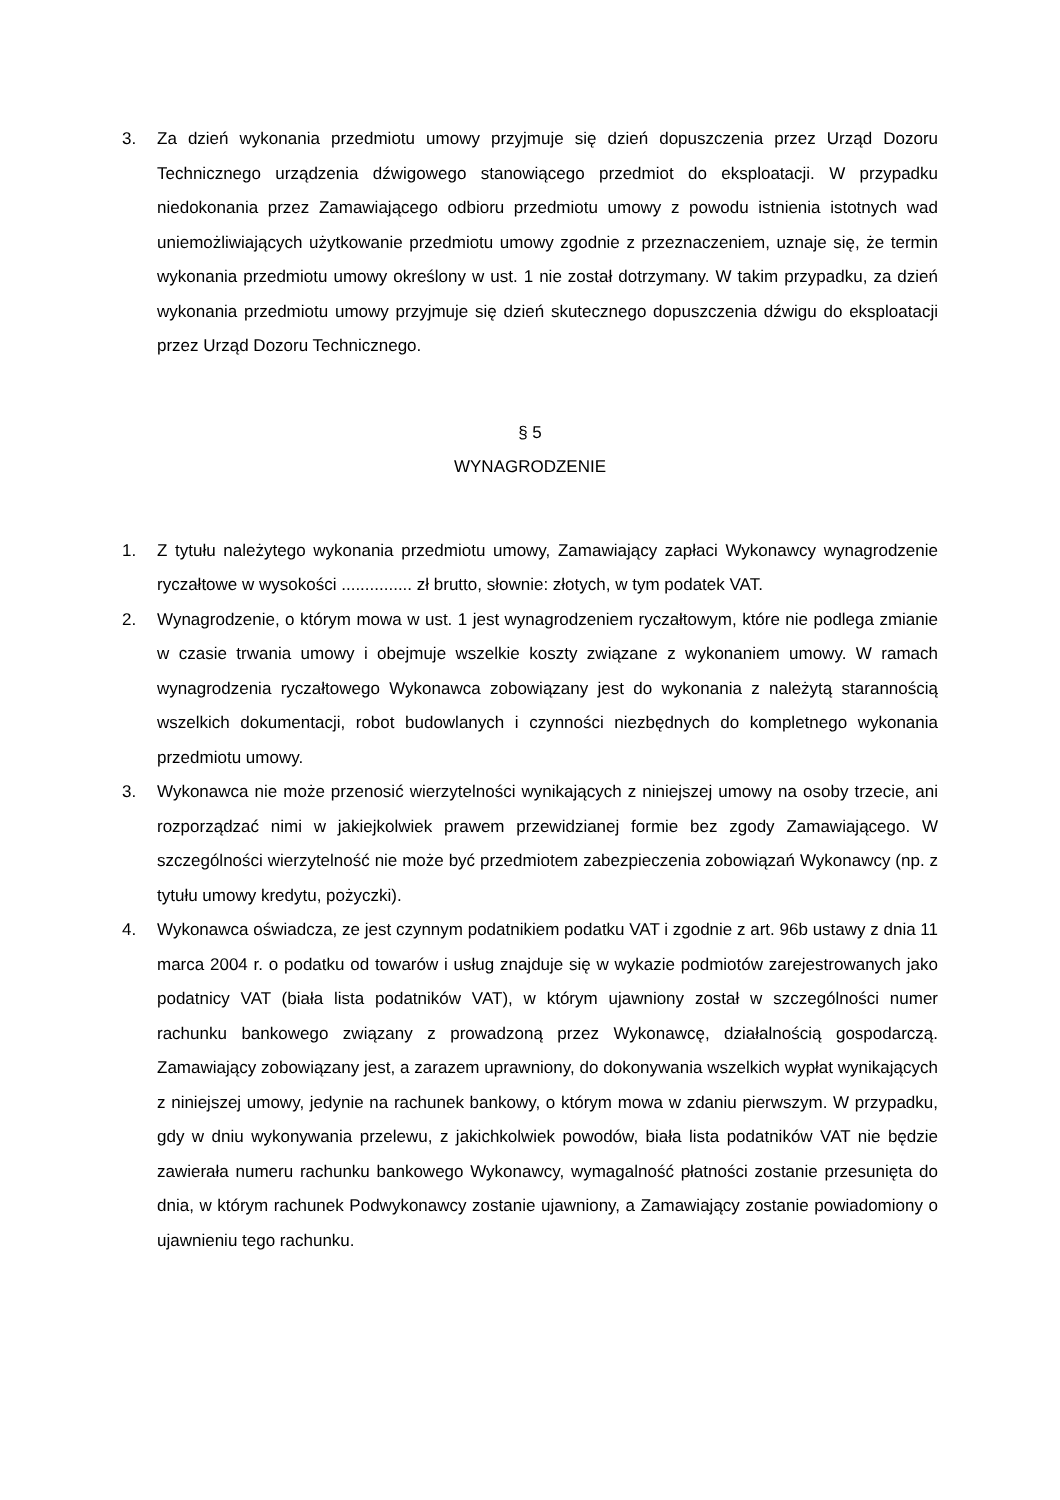3. Za dzień wykonania przedmiotu umowy przyjmuje się dzień dopuszczenia przez Urząd Dozoru Technicznego urządzenia dźwigowego stanowiącego przedmiot do eksploatacji. W przypadku niedokonania przez Zamawiającego odbioru przedmiotu umowy z powodu istnienia istotnych wad uniemożliwiających użytkowanie przedmiotu umowy zgodnie z przeznaczeniem, uznaje się, że termin wykonania przedmiotu umowy określony w ust. 1 nie został dotrzymany. W takim przypadku, za dzień wykonania przedmiotu umowy przyjmuje się dzień skutecznego dopuszczenia dźwigu do eksploatacji przez Urząd Dozoru Technicznego.
§ 5
WYNAGRODZENIE
1. Z tytułu należytego wykonania przedmiotu umowy, Zamawiający zapłaci Wykonawcy wynagrodzenie ryczałtowe w wysokości ............... zł brutto, słownie: złotych, w tym podatek VAT.
2. Wynagrodzenie, o którym mowa w ust. 1 jest wynagrodzeniem ryczałtowym, które nie podlega zmianie w czasie trwania umowy i obejmuje wszelkie koszty związane z wykonaniem umowy. W ramach wynagrodzenia ryczałtowego Wykonawca zobowiązany jest do wykonania z należytą starannością wszelkich dokumentacji, robot budowlanych i czynności niezbędnych do kompletnego wykonania przedmiotu umowy.
3. Wykonawca nie może przenosić wierzytelności wynikających z niniejszej umowy na osoby trzecie, ani rozporządzać nimi w jakiejkolwiek prawem przewidzianej formie bez zgody Zamawiającego. W szczególności wierzytelność nie może być przedmiotem zabezpieczenia zobowiązań Wykonawcy (np. z tytułu umowy kredytu, pożyczki).
4. Wykonawca oświadcza, ze jest czynnym podatnikiem podatku VAT i zgodnie z art. 96b ustawy z dnia 11 marca 2004 r. o podatku od towarów i usług znajduje się w wykazie podmiotów zarejestrowanych jako podatnicy VAT (biała lista podatników VAT), w którym ujawniony został w szczególności numer rachunku bankowego związany z prowadzoną przez Wykonawcę, działalnością gospodarczą. Zamawiający zobowiązany jest, a zarazem uprawniony, do dokonywania wszelkich wypłat wynikających z niniejszej umowy, jedynie na rachunek bankowy, o którym mowa w zdaniu pierwszym. W przypadku, gdy w dniu wykonywania przelewu, z jakichkolwiek powodów, biała lista podatników VAT nie będzie zawierała numeru rachunku bankowego Wykonawcy, wymagalność płatności zostanie przesunięta do dnia, w którym rachunek Podwykonawcy zostanie ujawniony, a Zamawiający zostanie powiadomiony o ujawnieniu tego rachunku.